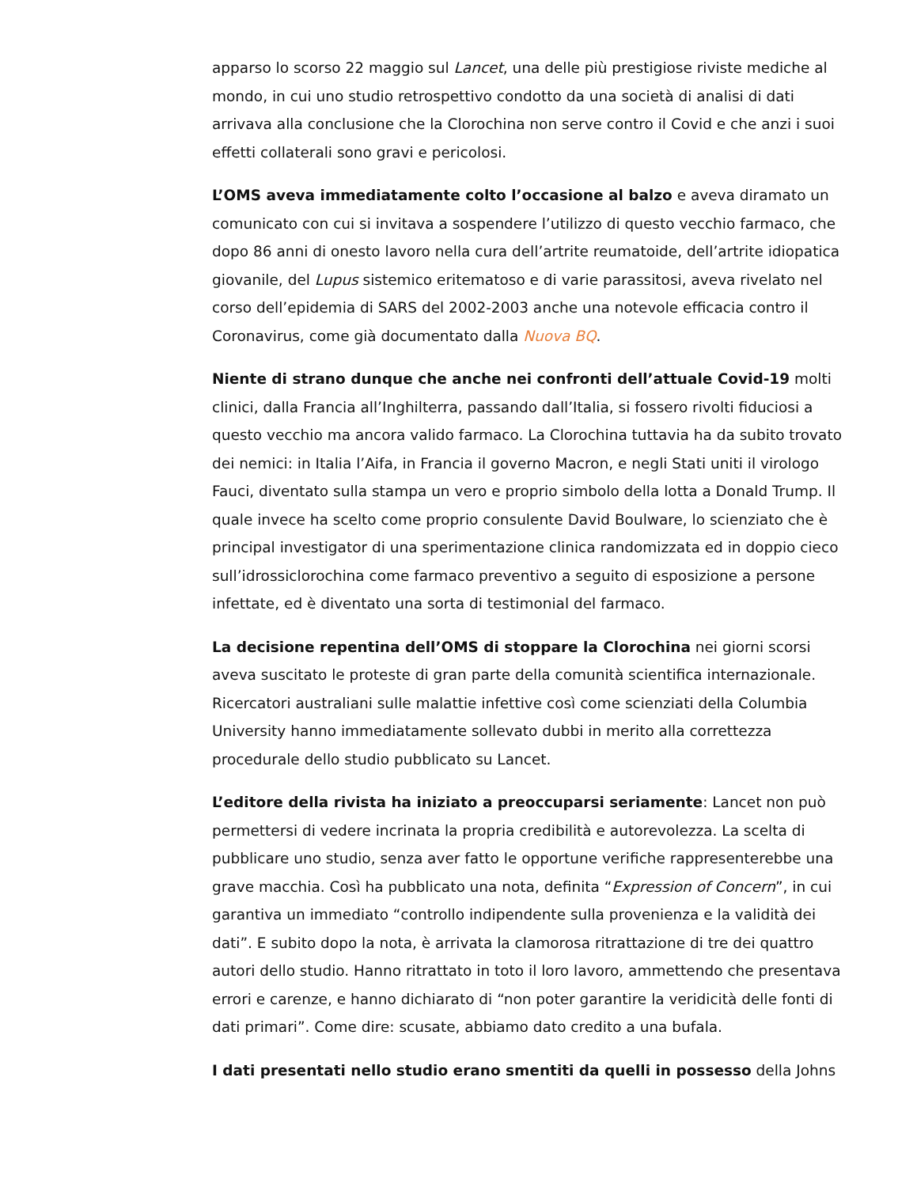apparso lo scorso 22 maggio sul Lancet, una delle più prestigiose riviste mediche al mondo, in cui uno studio retrospettivo condotto da una società di analisi di dati arrivava alla conclusione che la Clorochina non serve contro il Covid e che anzi i suoi effetti collaterali sono gravi e pericolosi.
L’OMS aveva immediatamente colto l’occasione al balzo e aveva diramato un comunicato con cui si invitava a sospendere l’utilizzo di questo vecchio farmaco, che dopo 86 anni di onesto lavoro nella cura dell’artrite reumatoide, dell’artrite idiopatica giovanile, del Lupus sistemico eritematoso e di varie parassitosi, aveva rivelato nel corso dell’epidemia di SARS del 2002-2003 anche una notevole efficacia contro il Coronavirus, come già documentato dalla Nuova BQ.
Niente di strano dunque che anche nei confronti dell’attuale Covid-19 molti clinici, dalla Francia all’Inghilterra, passando dall’Italia, si fossero rivolti fiduciosi a questo vecchio ma ancora valido farmaco. La Clorochina tuttavia ha da subito trovato dei nemici: in Italia l’Aifa, in Francia il governo Macron, e negli Stati uniti il virologo Fauci, diventato sulla stampa un vero e proprio simbolo della lotta a Donald Trump. Il quale invece ha scelto come proprio consulente David Boulware, lo scienziato che è principal investigator di una sperimentazione clinica randomizzata ed in doppio cieco sull’idrossiclorochina come farmaco preventivo a seguito di esposizione a persone infettate, ed è diventato una sorta di testimonial del farmaco.
La decisione repentina dell’OMS di stoppare la Clorochina nei giorni scorsi aveva suscitato le proteste di gran parte della comunità scientifica internazionale. Ricercatori australiani sulle malattie infettive così come scienziati della Columbia University hanno immediatamente sollevato dubbi in merito alla correttezza procedurale dello studio pubblicato su Lancet.
L’editore della rivista ha iniziato a preoccuparsi seriamente: Lancet non può permettersi di vedere incrinata la propria credibilità e autorevolezza. La scelta di pubblicare uno studio, senza aver fatto le opportune verifiche rappresenterebbe una grave macchia. Così ha pubblicato una nota, definita “Expression of Concern”, in cui garantiva un immediato “controllo indipendente sulla provenienza e la validità dei dati”. E subito dopo la nota, è arrivata la clamorosa ritrattazione di tre dei quattro autori dello studio. Hanno ritrattato in toto il loro lavoro, ammettendo che presentava errori e carenze, e hanno dichiarato di “non poter garantire la veridicità delle fonti di dati primari”. Come dire: scusate, abbiamo dato credito a una bufala.
I dati presentati nello studio erano smentiti da quelli in possesso della Johns